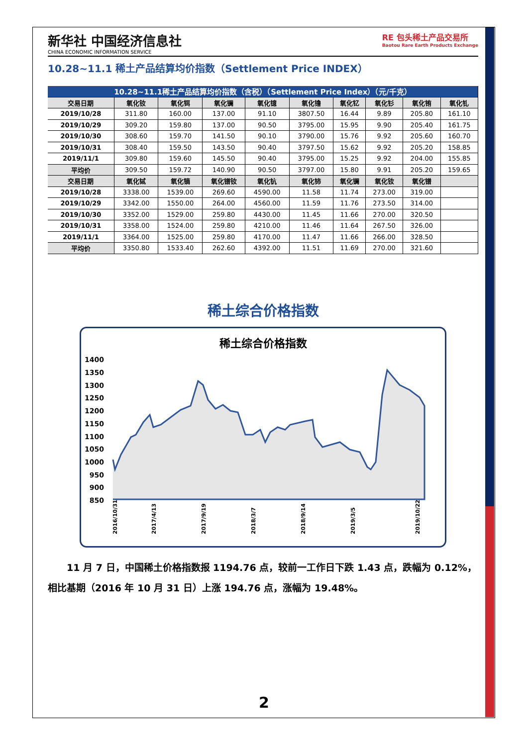新华社 中国经济信息社
CHINA ECONOMIC INFORMATION SERVICE
RE 包头稀土产品交易所
Baotou Rare Earth Products Exchange
10.28~11.1 稀土产品结算均价指数（Settlement Price INDEX）
| 10.28~11.1稀土产品结算均价指数（含税）（Settlement Price Index）（元/千克） | | | | | | | | | |
| 交易日期 | 氧化钕 | 氧化铒 | 氧化镧 | 氧化镱 | 氧化镥 | 氧化钇 | 氧化钐 | 氧化铕 | 氧化钆 |
| 2019/10/28 | 311.80 | 160.00 | 137.00 | 91.10 | 3807.50 | 16.44 | 9.89 | 205.80 | 161.10 |
| 2019/10/29 | 309.20 | 159.80 | 137.00 | 90.50 | 3795.00 | 15.95 | 9.90 | 205.40 | 161.75 |
| 2019/10/30 | 308.60 | 159.70 | 141.50 | 90.10 | 3790.00 | 15.76 | 9.92 | 205.60 | 160.70 |
| 2019/10/31 | 308.40 | 159.50 | 143.50 | 90.40 | 3797.50 | 15.62 | 9.92 | 205.20 | 158.85 |
| 2019/11/1 | 309.80 | 159.60 | 145.50 | 90.40 | 3795.00 | 15.25 | 9.92 | 204.00 | 155.85 |
| 平均价 | 309.50 | 159.72 | 140.90 | 90.50 | 3797.00 | 15.80 | 9.91 | 205.20 | 159.65 |
| 交易日期 | 氧化铽 | 氧化镝 | 氧化镨钕 | 氧化钪 | 氧化铈 | 氧化镧 | 氧化钕 | 氧化镨 | |
| 2019/10/28 | 3338.00 | 1539.00 | 269.60 | 4590.00 | 11.58 | 11.74 | 273.00 | 319.00 | |
| 2019/10/29 | 3342.00 | 1550.00 | 264.00 | 4560.00 | 11.59 | 11.76 | 273.50 | 314.00 | |
| 2019/10/30 | 3352.00 | 1529.00 | 259.80 | 4430.00 | 11.45 | 11.66 | 270.00 | 320.50 | |
| 2019/10/31 | 3358.00 | 1524.00 | 259.80 | 4210.00 | 11.46 | 11.64 | 267.50 | 326.00 | |
| 2019/11/1 | 3364.00 | 1525.00 | 259.80 | 4170.00 | 11.47 | 11.66 | 266.00 | 328.50 | |
| 平均价 | 3350.80 | 1533.40 | 262.60 | 4392.00 | 11.51 | 11.69 | 270.00 | 321.60 | |
稀土综合价格指数
稀土综合价格指数
1400
1350
1300
1250
1200
1150
1100
1050
1000
950
900
850
2016/10/31
2017/4/13
2017/9/19
2018/3/7
2018/9/14
2019/3/5
2019/10/22
11 月 7 日，中国稀土价格指数报 1194.76 点，较前一工作日下跌 1.43 点，跌幅为 0.12%，相比基期（2016 年 10 月 31 日）上涨 194.76 点，涨幅为 19.48%。
2